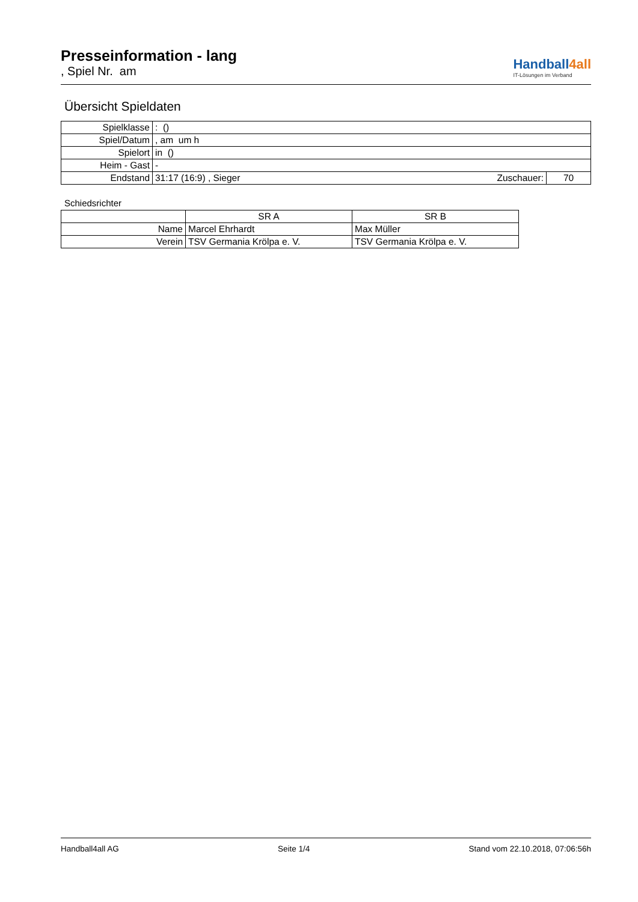Presseinformation - lang
, Spiel Nr. am
Handball4all
IT-Lösungen im Verband
Übersicht Spieldaten
| Spielklasse | : () | | |
| Spiel/Datum | , am um h | | |
| Spielort | in () | | |
| Heim - Gast | - | | |
| Endstand | 31:17 (16:9) , Sieger | Zuschauer: | 70 |
Schiedsrichter
| | SR A | SR B |
| --- | --- | --- |
| Name | Marcel Ehrhardt | Max Müller |
| Verein | TSV Germania Krölpa e. V. | TSV Germania Krölpa e. V. |
Handball4all AG Seite 1/4 Stand vom 22.10.2018, 07:06:56h